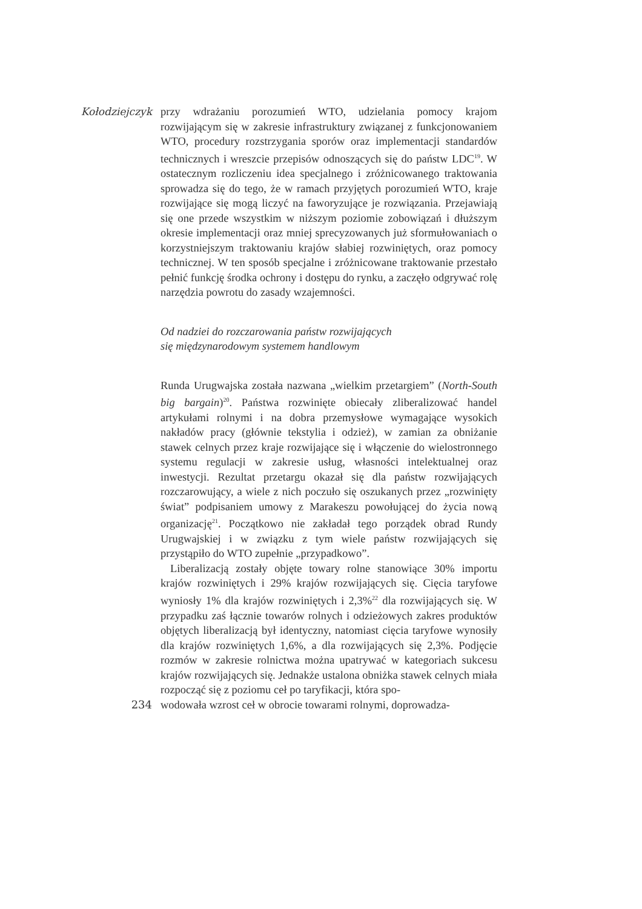Kołodziejczyk
przy wdrażaniu porozumień WTO, udzielania pomocy krajom rozwijającym się w zakresie infrastruktury związanej z funkcjonowaniem WTO, procedury rozstrzygania sporów oraz implementacji standardów technicznych i wreszcie przepisów odnoszących się do państw LDC<sup>19</sup>. W ostatecznym rozliczeniu idea specjalnego i zróżnicowanego traktowania sprowadza się do tego, że w ramach przyjętych porozumień WTO, kraje rozwijające się mogą liczyć na faworyzujące je rozwiązania. Przejawiają się one przede wszystkim w niższym poziomie zobowiązań i dłuższym okresie implementacji oraz mniej sprecyzowanych już sformułowaniach o korzystniejszym traktowaniu krajów słabiej rozwiniętych, oraz pomocy technicznej. W ten sposób specjalne i zróżnicowane traktowanie przestało pełnić funkcję środka ochrony i dostępu do rynku, a zaczęło odgrywać rolę narzędzia powrotu do zasady wzajemności.
Od nadziei do rozczarowania państw rozwijających
się międzynarodowym systemem handlowym
Runda Urugwajska została nazwana „wielkim przetargiem” (North-South big bargain)<sup>20</sup>. Państwa rozwinięte obiecały zliberalizować handel artykułami rolnymi i na dobra przemysłowe wymagające wysokich nakładów pracy (głównie tekstylia i odzież), w zamian za obniżanie stawek celnych przez kraje rozwijające się i włączenie do wielostronnego systemu regulacji w zakresie usług, własności intelektualnej oraz inwestycji. Rezultat przetargu okazał się dla państw rozwijających rozczarowujący, a wiele z nich poczuło się oszukanych przez „rozwinięty świat” podpisaniem umowy z Marakeszu powołującej do życia nową organizację<sup>21</sup>. Początkowo nie zakładał tego porządek obrad Rundy Urugwajskiej i w związku z tym wiele państw rozwijających się przystąpiło do WTO zupełnie „przypadkowo”.
Liberalizacją zostały objęte towary rolne stanowiące 30% importu krajów rozwiniętych i 29% krajów rozwijających się. Cięcia taryfowe wyniosły 1% dla krajów rozwiniętych i 2,3%<sup>22</sup> dla rozwijających się. W przypadku zaś łącznie towarów rolnych i odzieżowych zakres produktów objętych liberalizacją był identyczny, natomiast cięcia taryfowe wynosiły dla krajów rozwiniętych 1,6%, a dla rozwijających się 2,3%. Podjęcie rozmów w zakresie rolnictwa można upatrywać w kategoriach sukcesu krajów rozwijających się. Jednakże ustalona obniżka stawek celnych miała rozpocząć się z poziomu ceł po taryfikacji, która spo-
234
wodowała wzrost ceł w obrocie towarami rolnymi, doprowadza-